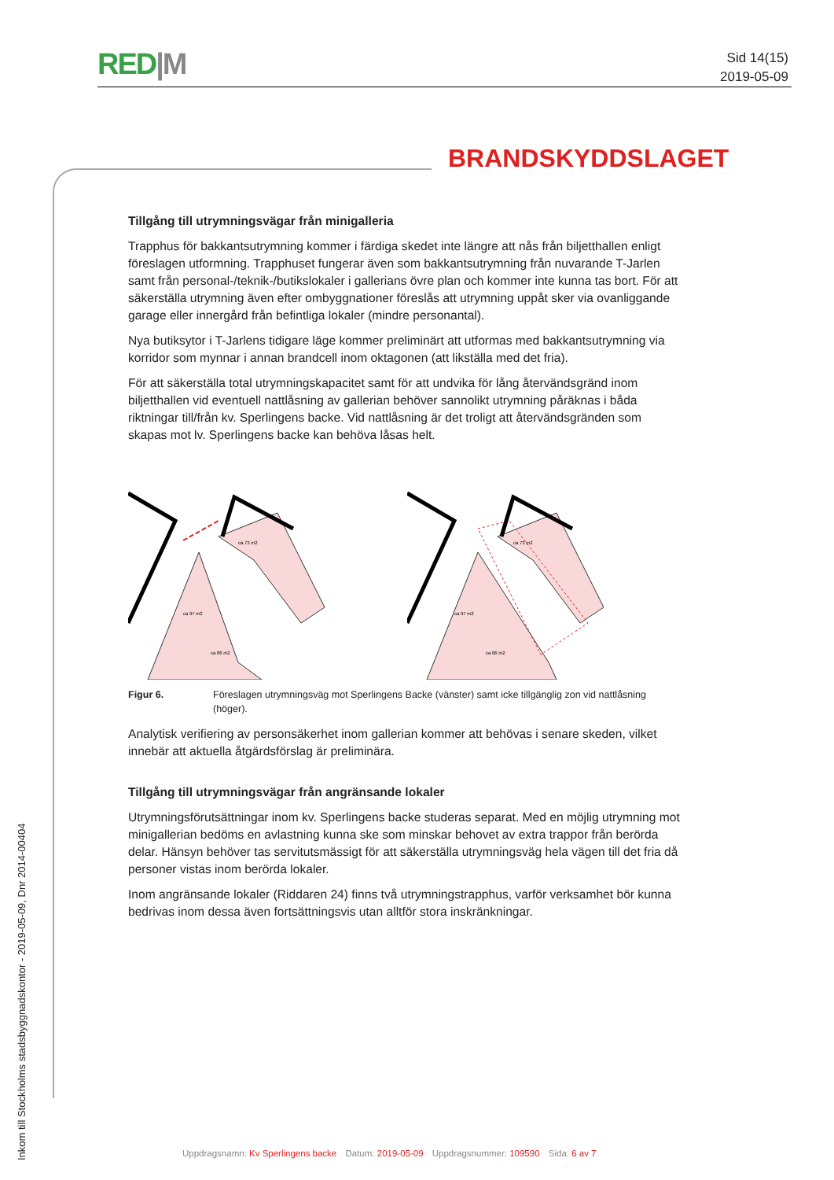RED|M
Sid 14(15)
2019-05-09
BRANDSKYDDSLAGET
Tillgång till utrymningsvägar från minigalleria
Trapphus för bakkantsutrymning kommer i färdiga skedet inte längre att nås från biljetthallen enligt föreslagen utformning. Trapphuset fungerar även som bakkantsutrymning från nuvarande T-Jarlen samt från personal-/teknik-/butikslokaler i gallerians övre plan och kommer inte kunna tas bort. För att säkerställa utrymning även efter ombyggnationer föreslås att utrymning uppåt sker via ovanliggande garage eller innergård från befintliga lokaler (mindre personantal).
Nya butiksytor i T-Jarlens tidigare läge kommer preliminärt att utformas med bakkantsutrymning via korridor som mynnar i annan brandcell inom oktagonen (att likställa med det fria).
För att säkerställa total utrymningskapacitet samt för att undvika för lång återvändsgränd inom biljetthallen vid eventuell nattlåsning av gallerian behöver sannolikt utrymning påräknas i båda riktningar till/från kv. Sperlingens backe. Vid nattlåsning är det troligt att återvändsgränden som skapas mot lv. Sperlingens backe kan behöva låsas helt.
ca 97 m2
ca 86 m2
ca 73 m2
ca 97 m2
ca 86 m2
ca 73 m2
Figur 6. Föreslagen utrymningsväg mot Sperlingens Backe (vänster) samt icke tillgänglig zon vid nattlåsning (höger).
Analytisk verifiering av personsäkerhet inom gallerian kommer att behövas i senare skeden, vilket innebär att aktuella åtgärdsförslag är preliminära.
Tillgång till utrymningsvägar från angränsande lokaler
Utrymningsförutsättningar inom kv. Sperlingens backe studeras separat. Med en möjlig utrymning mot minigallerian bedöms en avlastning kunna ske som minskar behovet av extra trappor från berörda delar. Hänsyn behöver tas servitutsmässigt för att säkerställa utrymningsväg hela vägen till det fria då personer vistas inom berörda lokaler.
Inom angränsande lokaler (Riddaren 24) finns två utrymningstrapphus, varför verksamhet bör kunna bedrivas inom dessa även fortsättningsvis utan alltför stora inskränkningar.
Inkom till Stockholms stadsbyggnadskontor - 2019-05-09, Dnr 2014-00404
Uppdragsnamn: Kv Sperlingens backe Datum: 2019-05-09 Uppdragsnummer: 109590 Sida: 6 av 7